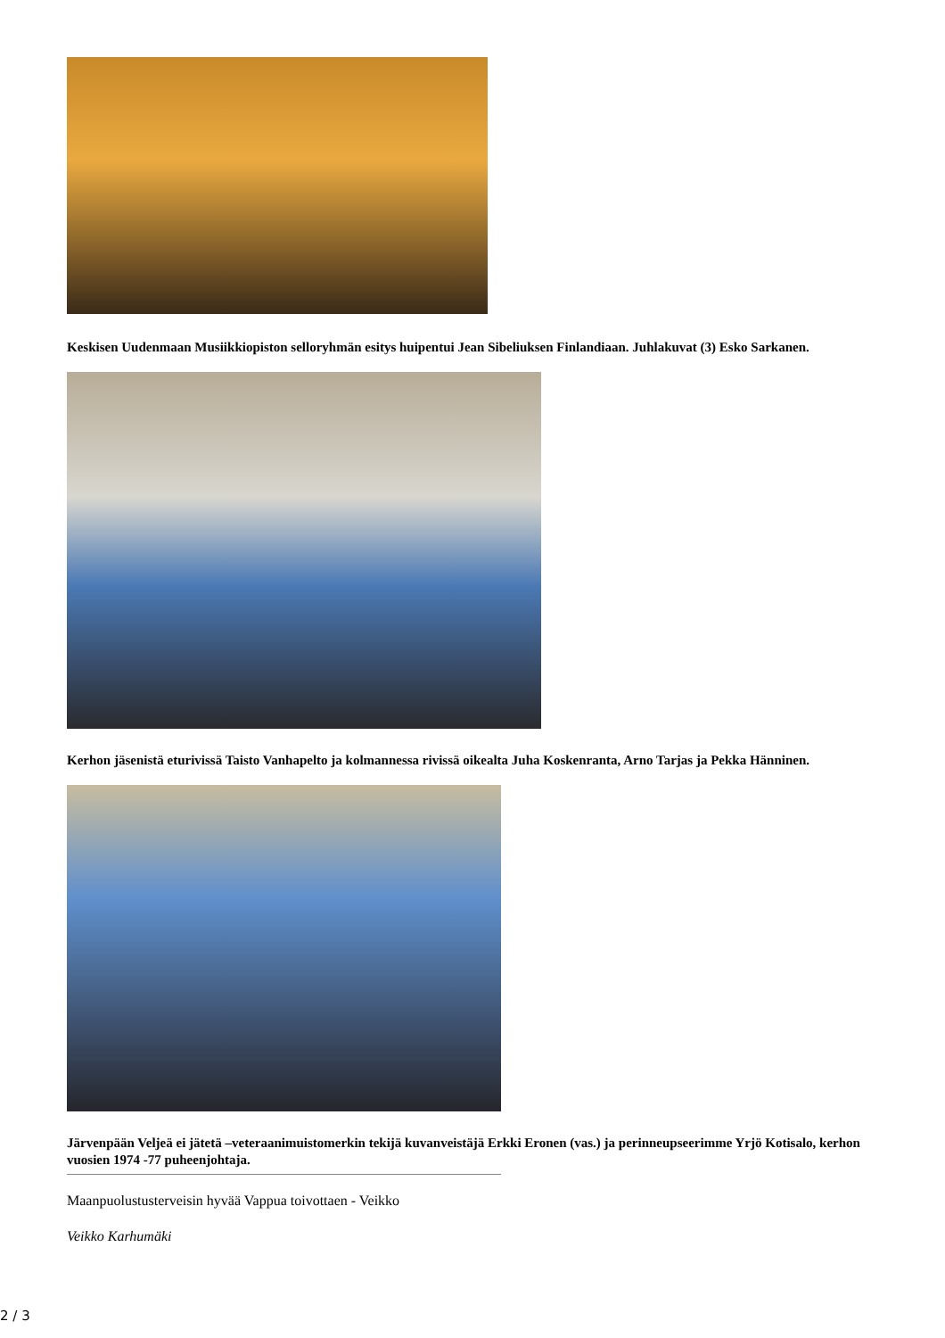Keskisen Uudenmaan Musiikkiopiston selloryhmän esitys huipentui Jean Sibeliuksen Finlandiaan. Juhlakuvat (3) Esko Sarkanen.
Kerhon jäsenistä eturivissä Taisto Vanhapelto ja kolmannessa rivissä oikealta Juha Koskenranta, Arno Tarjas ja Pekka Hänninen.
Järvenpään Veljeä ei jätetä –veteraanimuistomerkin tekijä kuvanveistäjä Erkki Eronen (vas.) ja perinneupseerimme Yrjö Kotisalo, kerhon vuosien 1974 -77 puheenjohtaja.
Maanpuolustusterveisin hyvää Vappua toivottaen - Veikko
Veikko Karhumäki
2 / 3